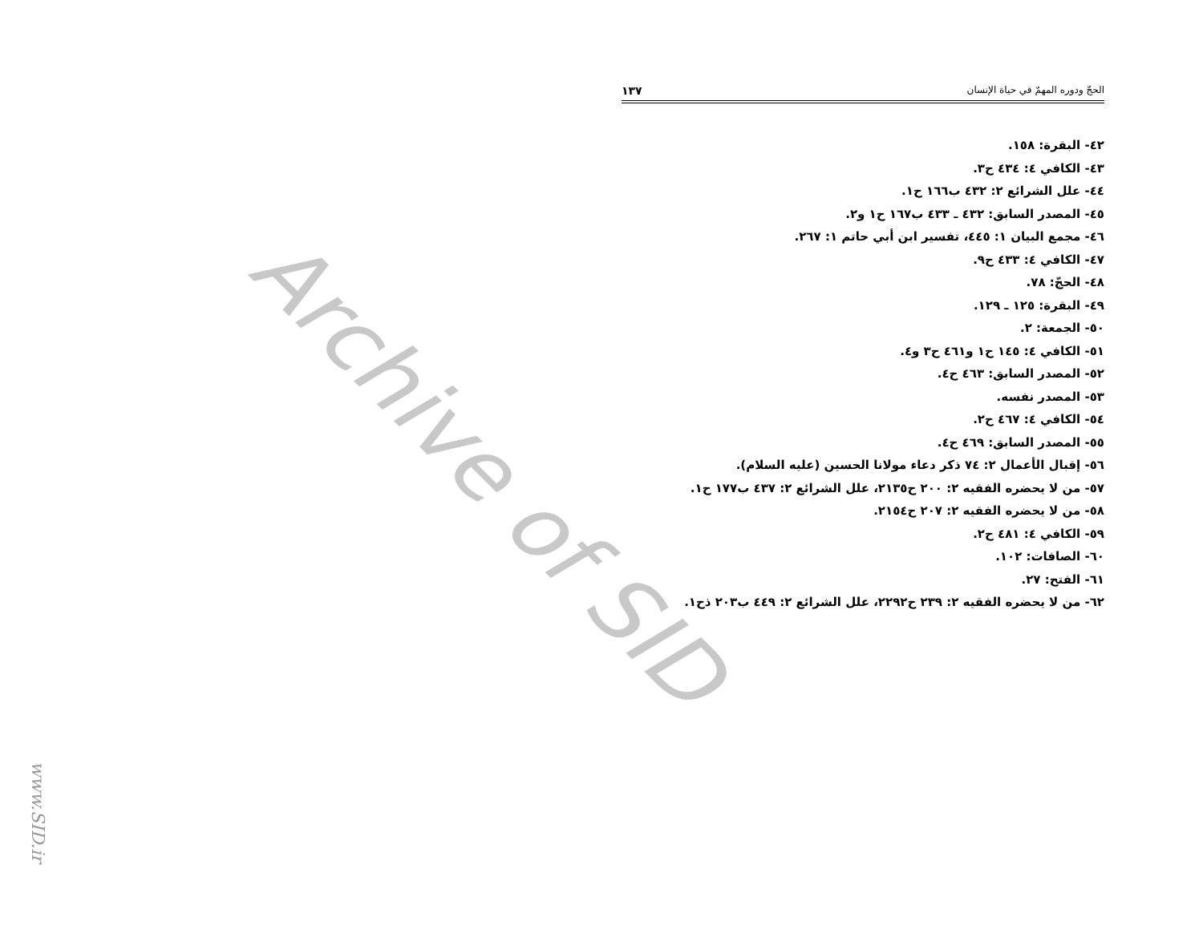Archive of SID
الحجّ ودوره المهمّ في حياة الإنسان ١٣٧
٤٢- البقرة: ١٥٨.
٤٣- الكافي ٤: ٤٣٤ ح٣.
٤٤- علل الشرائع ٢: ٤٣٢ ب١٦٦ ح١.
٤٥- المصدر السابق: ٤٣٢ ـ ٤٣٣ ب١٦٧ ح١ و٢.
٤٦- مجمع البيان ١: ٤٤٥، تفسير ابن أبي حاتم ١: ٢٦٧.
٤٧- الكافي ٤: ٤٣٣ ح٩.
٤٨- الحجّ: ٧٨.
٤٩- البقرة: ١٢٥ ـ ١٢٩.
٥٠- الجمعة: ٢.
٥١- الكافي ٤: ١٤٥ ح١ و٤٦١ ح٣ و٤.
٥٢- المصدر السابق: ٤٦٣ ح٤.
٥٣- المصدر نفسه.
٥٤- الكافي ٤: ٤٦٧ ح٢.
٥٥- المصدر السابق: ٤٦٩ ح٤.
٥٦- إقبال الأعمال ٢: ٧٤ ذكر دعاء مولانا الحسين (عليه السلام).
٥٧- من لا يحضره الفقيه ٢: ٢٠٠ ح٢١٣٥، علل الشرائع ٢: ٤٣٧ ب١٧٧ ح١.
٥٨- من لا يحضره الفقيه ٢: ٢٠٧ ح٢١٥٤.
٥٩- الكافي ٤: ٤٨١ ح٢.
٦٠- الصافات: ١٠٢.
٦١- الفتح: ٢٧.
٦٢- من لا يحضره الفقيه ٢: ٢٣٩ ح٢٢٩٢، علل الشرائع ٢: ٤٤٩ ب٢٠٣ ذح١.
www.SID.ir